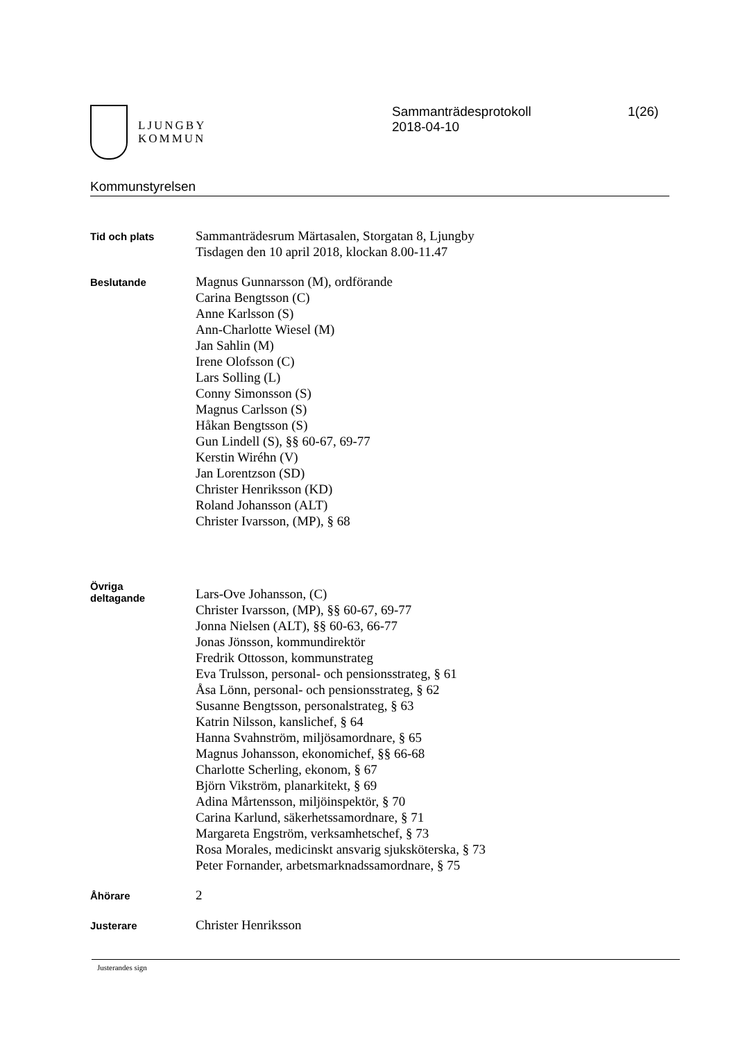LJUNGBY
KOMMUN
Sammanträdesprotokoll
2018-04-10
1(26)
Kommunstyrelsen
Tid och plats
Sammanträdesrum Märtasalen, Storgatan 8, Ljungby
Tisdagen den 10 april 2018, klockan 8.00-11.47
Beslutande
Magnus Gunnarsson (M), ordförande
Carina Bengtsson (C)
Anne Karlsson (S)
Ann-Charlotte Wiesel (M)
Jan Sahlin (M)
Irene Olofsson (C)
Lars Solling (L)
Conny Simonsson (S)
Magnus Carlsson (S)
Håkan Bengtsson (S)
Gun Lindell (S), §§ 60-67, 69-77
Kerstin Wiréhn (V)
Jan Lorentzson (SD)
Christer Henriksson (KD)
Roland Johansson (ALT)
Christer Ivarsson, (MP), § 68
Övriga
deltagande
Lars-Ove Johansson, (C)
Christer Ivarsson, (MP), §§ 60-67, 69-77
Jonna Nielsen (ALT), §§ 60-63, 66-77
Jonas Jönsson, kommundirektör
Fredrik Ottosson, kommunstrateg
Eva Trulsson, personal- och pensionsstrateg, § 61
Åsa Lönn, personal- och pensionsstrateg, § 62
Susanne Bengtsson, personalstrateg, § 63
Katrin Nilsson, kanslichef, § 64
Hanna Svahnström, miljösamordnare, § 65
Magnus Johansson, ekonomichef, §§ 66-68
Charlotte Scherling, ekonom, § 67
Björn Vikström, planarkitekt, § 69
Adina Mårtensson, miljöinspektör, § 70
Carina Karlund, säkerhetssamordnare, § 71
Margareta Engström, verksamhetschef, § 73
Rosa Morales, medicinskt ansvarig sjuksköterska, § 73
Peter Fornander, arbetsmarknadssamordnare, § 75
Åhörare
2
Justerare
Christer Henriksson
Justerandes sign